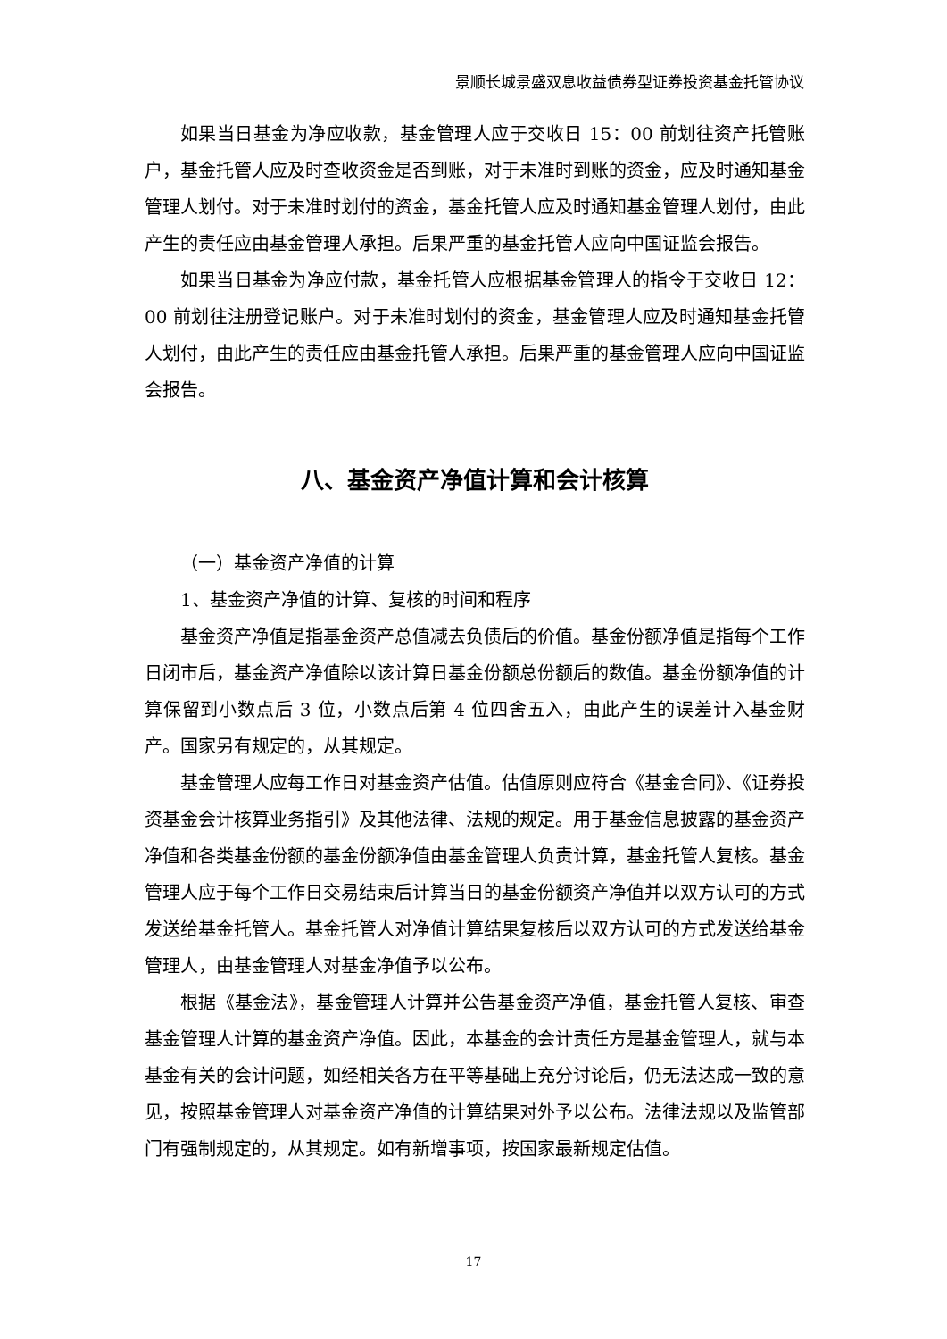景顺长城景盛双息收益债券型证券投资基金托管协议
如果当日基金为净应收款，基金管理人应于交收日 15：00 前划往资产托管账户，基金托管人应及时查收资金是否到账，对于未准时到账的资金，应及时通知基金管理人划付。对于未准时划付的资金，基金托管人应及时通知基金管理人划付，由此产生的责任应由基金管理人承担。后果严重的基金托管人应向中国证监会报告。
如果当日基金为净应付款，基金托管人应根据基金管理人的指令于交收日 12：00 前划往注册登记账户。对于未准时划付的资金，基金管理人应及时通知基金托管人划付，由此产生的责任应由基金托管人承担。后果严重的基金管理人应向中国证监会报告。
八、基金资产净值计算和会计核算
（一）基金资产净值的计算
1、基金资产净值的计算、复核的时间和程序
基金资产净值是指基金资产总值减去负债后的价值。基金份额净值是指每个工作日闭市后，基金资产净值除以该计算日基金份额总份额后的数值。基金份额净值的计算保留到小数点后 3 位，小数点后第 4 位四舍五入，由此产生的误差计入基金财产。国家另有规定的，从其规定。
基金管理人应每工作日对基金资产估值。估值原则应符合《基金合同》、《证券投资基金会计核算业务指引》及其他法律、法规的规定。用于基金信息披露的基金资产净值和各类基金份额的基金份额净值由基金管理人负责计算，基金托管人复核。基金管理人应于每个工作日交易结束后计算当日的基金份额资产净值并以双方认可的方式发送给基金托管人。基金托管人对净值计算结果复核后以双方认可的方式发送给基金管理人，由基金管理人对基金净值予以公布。
根据《基金法》，基金管理人计算并公告基金资产净值，基金托管人复核、审查基金管理人计算的基金资产净值。因此，本基金的会计责任方是基金管理人，就与本基金有关的会计问题，如经相关各方在平等基础上充分讨论后，仍无法达成一致的意见，按照基金管理人对基金资产净值的计算结果对外予以公布。法律法规以及监管部门有强制规定的，从其规定。如有新增事项，按国家最新规定估值。
17